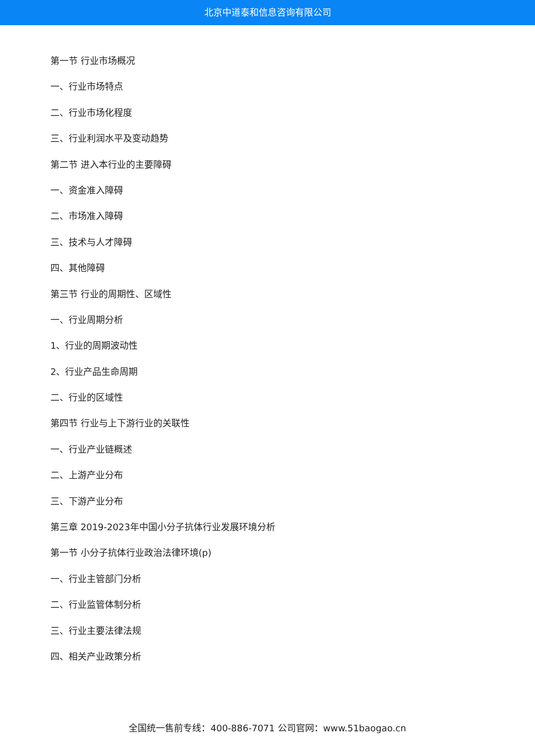北京中道泰和信息咨询有限公司
第一节 行业市场概况
一、行业市场特点
二、行业市场化程度
三、行业利润水平及变动趋势
第二节 进入本行业的主要障碍
一、资金准入障碍
二、市场准入障碍
三、技术与人才障碍
四、其他障碍
第三节 行业的周期性、区域性
一、行业周期分析
1、行业的周期波动性
2、行业产品生命周期
二、行业的区域性
第四节 行业与上下游行业的关联性
一、行业产业链概述
二、上游产业分布
三、下游产业分布
第三章 2019-2023年中国小分子抗体行业发展环境分析
第一节 小分子抗体行业政治法律环境(p)
一、行业主管部门分析
二、行业监管体制分析
三、行业主要法律法规
四、相关产业政策分析
全国统一售前专线：400-886-7071 公司官网：www.51baogao.cn